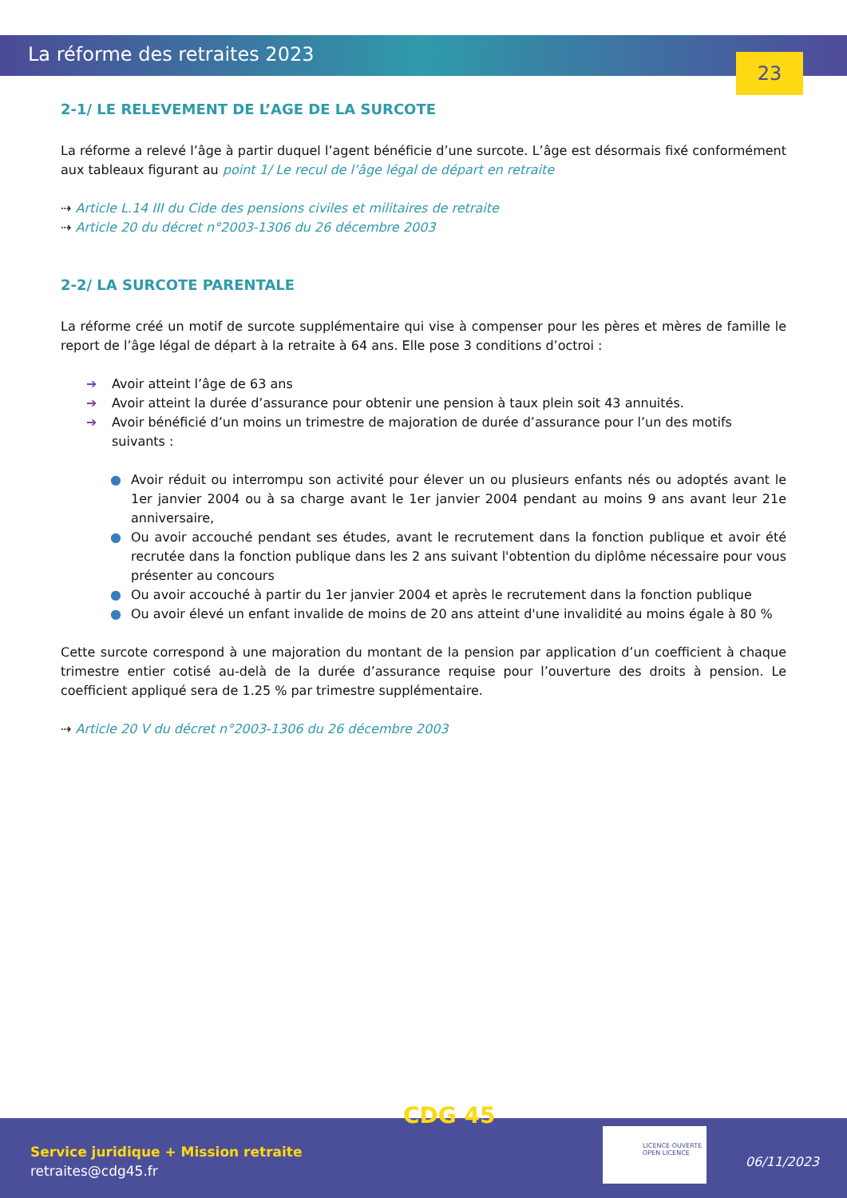La réforme des retraites 2023
23
2-1/ LE RELEVEMENT DE L’AGE DE LA SURCOTE
La réforme a relevé l’âge à partir duquel l’agent bénéficie d’une surcote. L’âge est désormais fixé conformément aux tableaux figurant au point 1/ Le recul de l’âge légal de départ en retraite
⇢ Article L.14 III du Cide des pensions civiles et militaires de retraite
⇢ Article 20 du décret n°2003-1306 du 26 décembre 2003
2-2/ LA SURCOTE PARENTALE
La réforme créé un motif de surcote supplémentaire qui vise à compenser pour les pères et mères de famille le report de l’âge légal de départ à la retraite à 64 ans. Elle pose 3 conditions d’octroi :
➔ Avoir atteint l’âge de 63 ans
➔ Avoir atteint la durée d’assurance pour obtenir une pension à taux plein soit 43 annuités.
➔ Avoir bénéficié d’un moins un trimestre de majoration de durée d’assurance pour l’un des motifs suivants :
● Avoir réduit ou interrompu son activité pour élever un ou plusieurs enfants nés ou adoptés avant le 1er janvier 2004 ou à sa charge avant le 1er janvier 2004 pendant au moins 9 ans avant leur 21e anniversaire,
● Ou avoir accouché pendant ses études, avant le recrutement dans la fonction publique et avoir été recrutée dans la fonction publique dans les 2 ans suivant l'obtention du diplôme nécessaire pour vous présenter au concours
● Ou avoir accouché à partir du 1er janvier 2004 et après le recrutement dans la fonction publique
● Ou avoir élevé un enfant invalide de moins de 20 ans atteint d'une invalidité au moins égale à 80 %
Cette surcote correspond à une majoration du montant de la pension par application d’un coefficient à chaque trimestre entier cotisé au-delà de la durée d’assurance requise pour l’ouverture des droits à pension. Le coefficient appliqué sera de 1.25 % par trimestre supplémentaire.
⇢ Article 20 V du décret n°2003-1306 du 26 décembre 2003
CDG 45
Service juridique + Mission retraite
retraites@cdg45.fr
LICENCE OUVERTE
OPEN LICENCE
06/11/2023